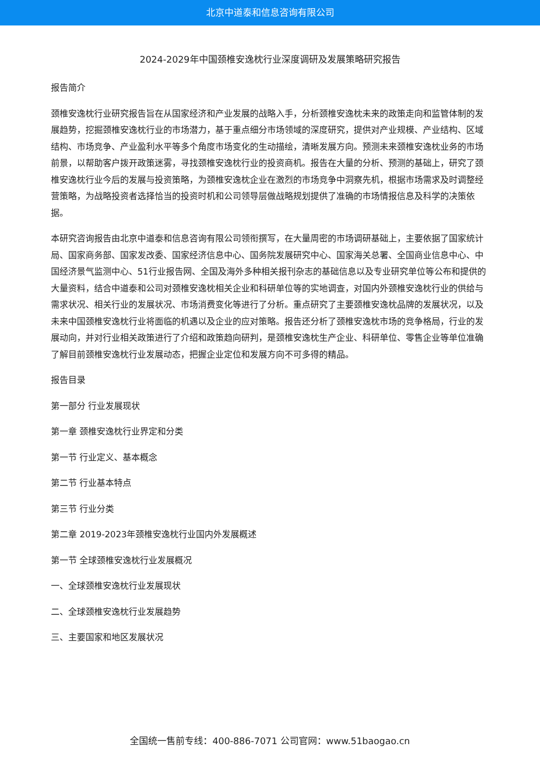北京中道泰和信息咨询有限公司
2024-2029年中国颈椎安逸枕行业深度调研及发展策略研究报告
报告简介
颈椎安逸枕行业研究报告旨在从国家经济和产业发展的战略入手，分析颈椎安逸枕未来的政策走向和监管体制的发展趋势，挖掘颈椎安逸枕行业的市场潜力，基于重点细分市场领域的深度研究，提供对产业规模、产业结构、区域结构、市场竞争、产业盈利水平等多个角度市场变化的生动描绘，清晰发展方向。预测未来颈椎安逸枕业务的市场前景，以帮助客户拨开政策迷雾，寻找颈椎安逸枕行业的投资商机。报告在大量的分析、预测的基础上，研究了颈椎安逸枕行业今后的发展与投资策略，为颈椎安逸枕企业在激烈的市场竞争中洞察先机，根据市场需求及时调整经营策略，为战略投资者选择恰当的投资时机和公司领导层做战略规划提供了准确的市场情报信息及科学的决策依据。
本研究咨询报告由北京中道泰和信息咨询有限公司领衔撰写，在大量周密的市场调研基础上，主要依据了国家统计局、国家商务部、国家发改委、国家经济信息中心、国务院发展研究中心、国家海关总署、全国商业信息中心、中国经济景气监测中心、51行业报告网、全国及海外多种相关报刊杂志的基础信息以及专业研究单位等公布和提供的大量资料，结合中道泰和公司对颈椎安逸枕相关企业和科研单位等的实地调查，对国内外颈椎安逸枕行业的供给与需求状况、相关行业的发展状况、市场消费变化等进行了分析。重点研究了主要颈椎安逸枕品牌的发展状况，以及未来中国颈椎安逸枕行业将面临的机遇以及企业的应对策略。报告还分析了颈椎安逸枕市场的竞争格局，行业的发展动向，并对行业相关政策进行了介绍和政策趋向研判，是颈椎安逸枕生产企业、科研单位、零售企业等单位准确了解目前颈椎安逸枕行业发展动态，把握企业定位和发展方向不可多得的精品。
报告目录
第一部分 行业发展现状
第一章 颈椎安逸枕行业界定和分类
第一节 行业定义、基本概念
第二节 行业基本特点
第三节 行业分类
第二章 2019-2023年颈椎安逸枕行业国内外发展概述
第一节 全球颈椎安逸枕行业发展概况
一、全球颈椎安逸枕行业发展现状
二、全球颈椎安逸枕行业发展趋势
三、主要国家和地区发展状况
全国统一售前专线：400-886-7071 公司官网：www.51baogao.cn